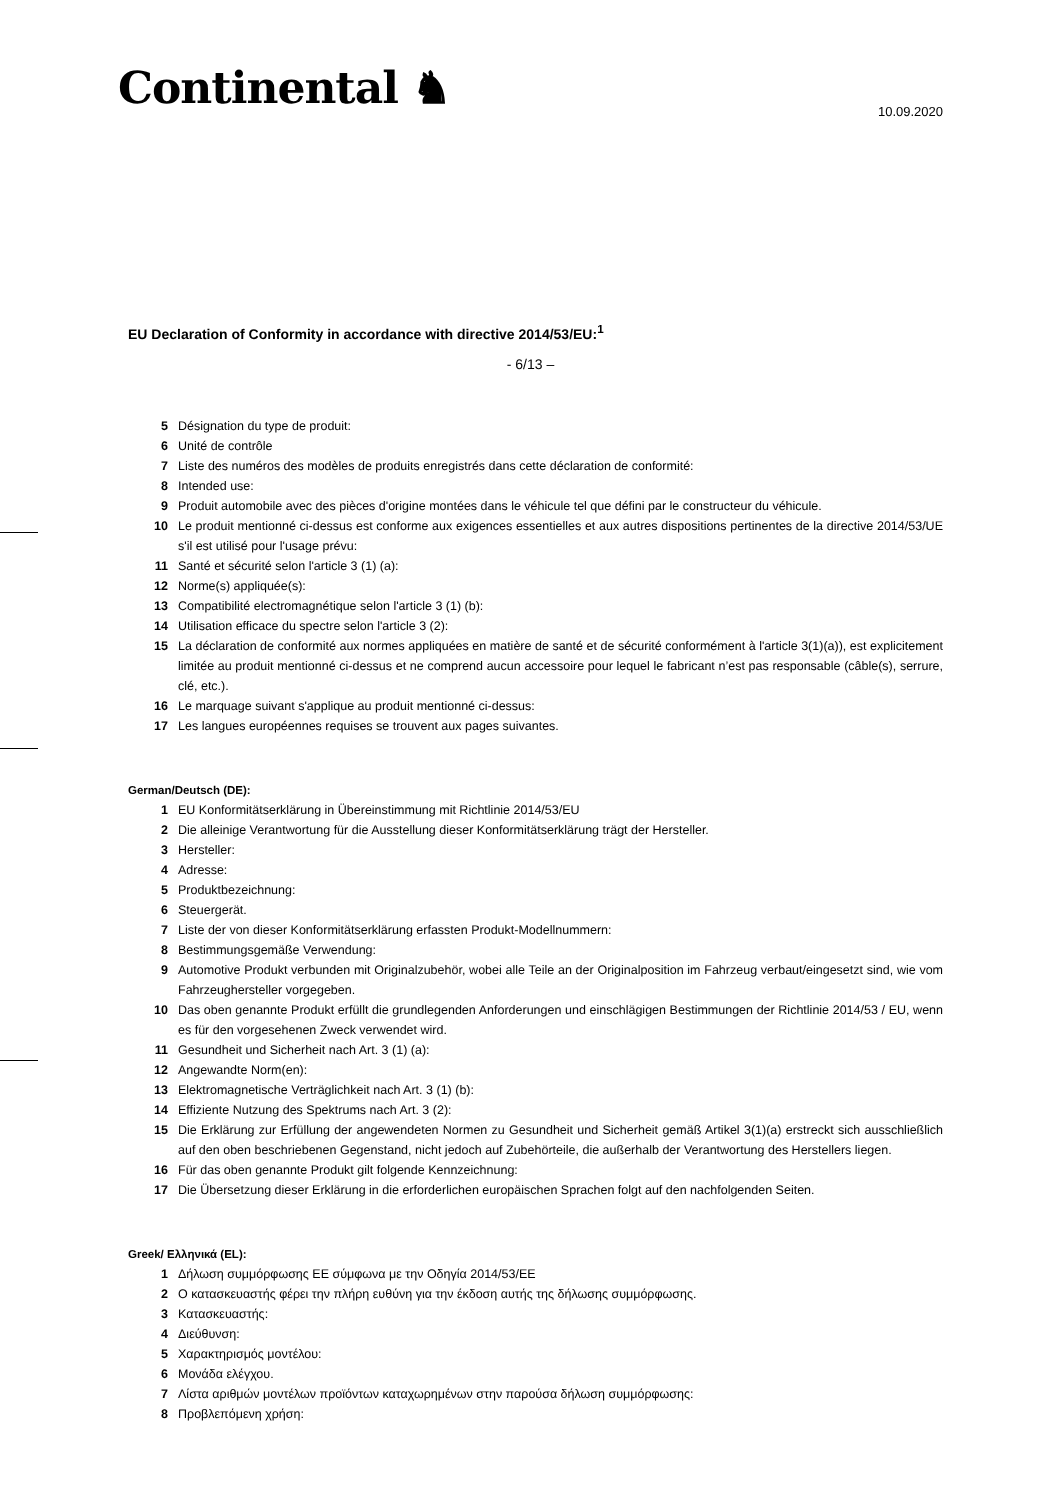Continental ♞
10.09.2020
EU Declaration of Conformity in accordance with directive 2014/53/EU:<sup>1</sup>
- 6/13 –
5 Désignation du type de produit:
6 Unité de contrôle
7 Liste des numéros des modèles de produits enregistrés dans cette déclaration de conformité:
8 Intended use:
9 Produit automobile avec des pièces d'origine montées dans le véhicule tel que défini par le constructeur du véhicule.
10 Le produit mentionné ci-dessus est conforme aux exigences essentielles et aux autres dispositions pertinentes de la directive 2014/53/UE s'il est utilisé pour l'usage prévu:
11 Santé et sécurité selon l'article 3 (1) (a):
12 Norme(s) appliquée(s):
13 Compatibilité electromagnétique selon l'article 3 (1) (b):
14 Utilisation efficace du spectre selon l'article 3 (2):
15 La déclaration de conformité aux normes appliquées en matière de santé et de sécurité conformément à l'article 3(1)(a)), est explicitement limitée au produit mentionné ci-dessus et ne comprend aucun accessoire pour lequel le fabricant n’est pas responsable (câble(s), serrure, clé, etc.).
16 Le marquage suivant s'applique au produit mentionné ci-dessus:
17 Les langues européennes requises se trouvent aux pages suivantes.
German/Deutsch (DE):
1 EU Konformitätserklärung in Übereinstimmung mit Richtlinie 2014/53/EU
2 Die alleinige Verantwortung für die Ausstellung dieser Konformitätserklärung trägt der Hersteller.
3 Hersteller:
4 Adresse:
5 Produktbezeichnung:
6 Steuergerät.
7 Liste der von dieser Konformitätserklärung erfassten Produkt-Modellnummern:
8 Bestimmungsgemäße Verwendung:
9 Automotive Produkt verbunden mit Originalzubehör, wobei alle Teile an der Originalposition im Fahrzeug verbaut/eingesetzt sind, wie vom Fahrzeughersteller vorgegeben.
10 Das oben genannte Produkt erfüllt die grundlegenden Anforderungen und einschlägigen Bestimmungen der Richtlinie 2014/53 / EU, wenn es für den vorgesehenen Zweck verwendet wird.
11 Gesundheit und Sicherheit nach Art. 3 (1) (a):
12 Angewandte Norm(en):
13 Elektromagnetische Verträglichkeit nach Art. 3 (1) (b):
14 Effiziente Nutzung des Spektrums nach Art. 3 (2):
15 Die Erklärung zur Erfüllung der angewendeten Normen zu Gesundheit und Sicherheit gemäß Artikel 3(1)(a) erstreckt sich ausschließlich auf den oben beschriebenen Gegenstand, nicht jedoch auf Zubehörteile, die außerhalb der Verantwortung des Herstellers liegen.
16 Für das oben genannte Produkt gilt folgende Kennzeichnung:
17 Die Übersetzung dieser Erklärung in die erforderlichen europäischen Sprachen folgt auf den nachfolgenden Seiten.
Greek/ Ελληνικά (EL):
1 Δήλωση συμμόρφωσης ΕΕ σύμφωνα με την Οδηγία 2014/53/ΕΕ
2 Ο κατασκευαστής φέρει την πλήρη ευθύνη για την έκδοση αυτής της δήλωσης συμμόρφωσης.
3 Κατασκευαστής:
4 Διεύθυνση:
5 Χαρακτηρισμός μοντέλου:
6 Μονάδα ελέγχου.
7 Λίστα αριθμών μοντέλων προϊόντων καταχωρημένων στην παρούσα δήλωση συμμόρφωσης:
8 Προβλεπόμενη χρήση: